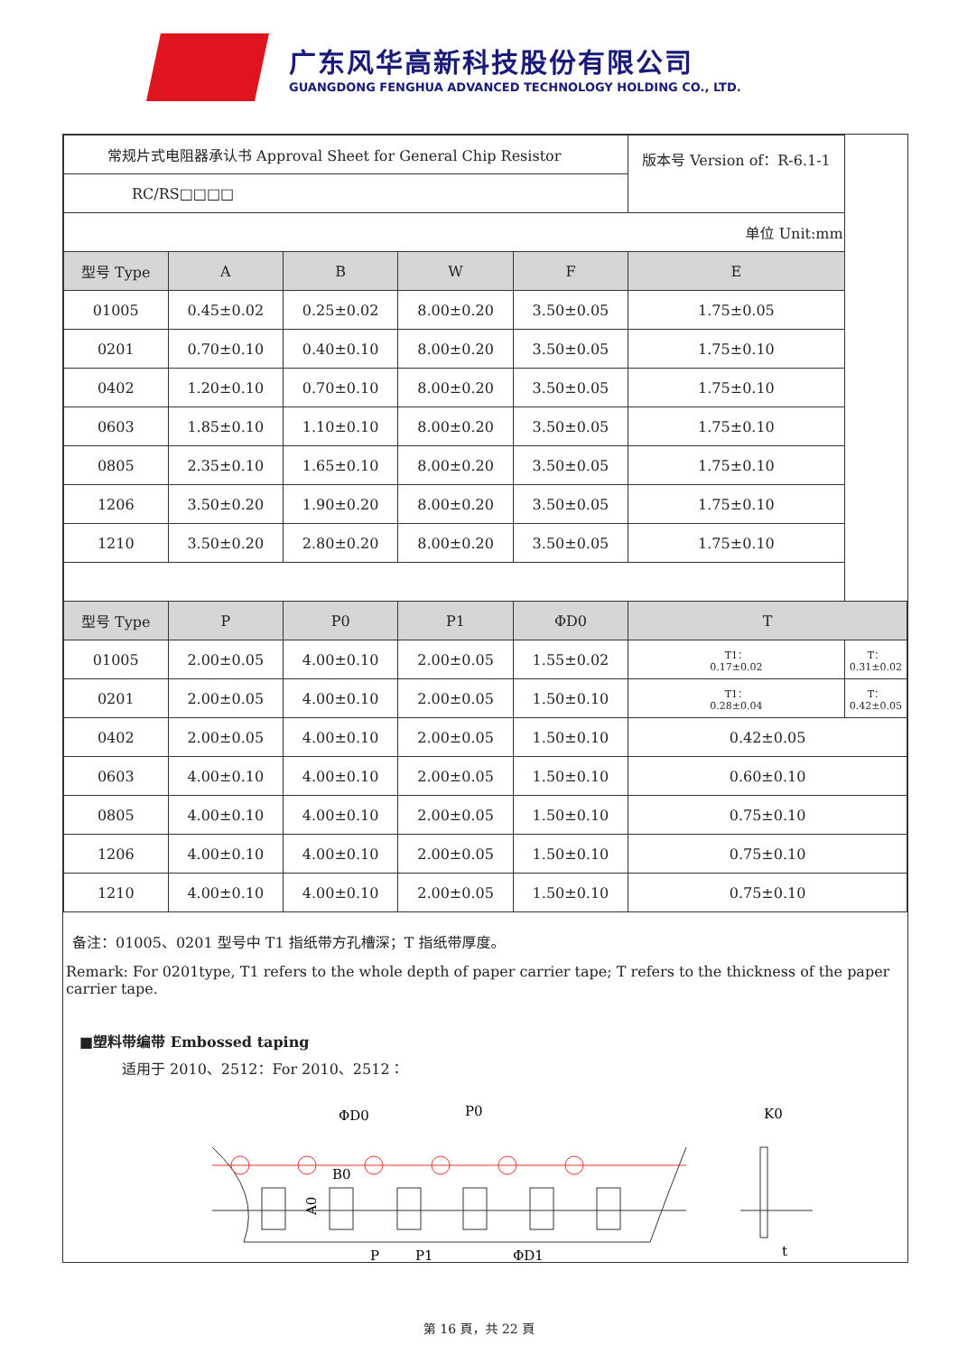广东风华高新科技股份有限公司
GUANGDONG FENGHUA ADVANCED TECHNOLOGY HOLDING CO., LTD.
| 常规片式电阻器承认书 Approval Sheet for General Chip Resistor | | | | | 版本号 Version of：R-6.1-1 | |
| RC/RS□□□□ | | | | | | |
| 单位 Unit:mm | | | | | | |
| 型号 Type | A | B | W | F | E | |
| 01005 | 0.45±0.02 | 0.25±0.02 | 8.00±0.20 | 3.50±0.05 | 1.75±0.05 | |
| 0201 | 0.70±0.10 | 0.40±0.10 | 8.00±0.20 | 3.50±0.05 | 1.75±0.10 | |
| 0402 | 1.20±0.10 | 0.70±0.10 | 8.00±0.20 | 3.50±0.05 | 1.75±0.10 | |
| 0603 | 1.85±0.10 | 1.10±0.10 | 8.00±0.20 | 3.50±0.05 | 1.75±0.10 | |
| 0805 | 2.35±0.10 | 1.65±0.10 | 8.00±0.20 | 3.50±0.05 | 1.75±0.10 | |
| 1206 | 3.50±0.20 | 1.90±0.20 | 8.00±0.20 | 3.50±0.05 | 1.75±0.10 | |
| 1210 | 3.50±0.20 | 2.80±0.20 | 8.00±0.20 | 3.50±0.05 | 1.75±0.10 | |
| 型号 Type | P | P0 | P1 | ΦD0 | T | |
| 01005 | 2.00±0.05 | 4.00±0.10 | 2.00±0.05 | 1.55±0.02 | T1： 0.17±0.02 | T： 0.31±0.02 |
| 0201 | 2.00±0.05 | 4.00±0.10 | 2.00±0.05 | 1.50±0.10 | T1： 0.28±0.04 | T： 0.42±0.05 |
| 0402 | 2.00±0.05 | 4.00±0.10 | 2.00±0.05 | 1.50±0.10 | 0.42±0.05 | |
| 0603 | 4.00±0.10 | 4.00±0.10 | 2.00±0.05 | 1.50±0.10 | 0.60±0.10 | |
| 0805 | 4.00±0.10 | 4.00±0.10 | 2.00±0.05 | 1.50±0.10 | 0.75±0.10 | |
| 1206 | 4.00±0.10 | 4.00±0.10 | 2.00±0.05 | 1.50±0.10 | 0.75±0.10 | |
| 1210 | 4.00±0.10 | 4.00±0.10 | 2.00±0.05 | 1.50±0.10 | 0.75±0.10 | |
备注：01005、0201 型号中 T1 指纸带方孔槽深；T 指纸带厚度。
Remark: For 0201type, T1 refers to the whole depth of paper carrier tape; T refers to the thickness of the paper carrier tape.
■塑料带编带 Embossed taping
适用于 2010、2512：For 2010、2512：
ΦD0
P0
B0
P
P1
ΦD1
K0
t
A0
第 16 頁，共 22 頁